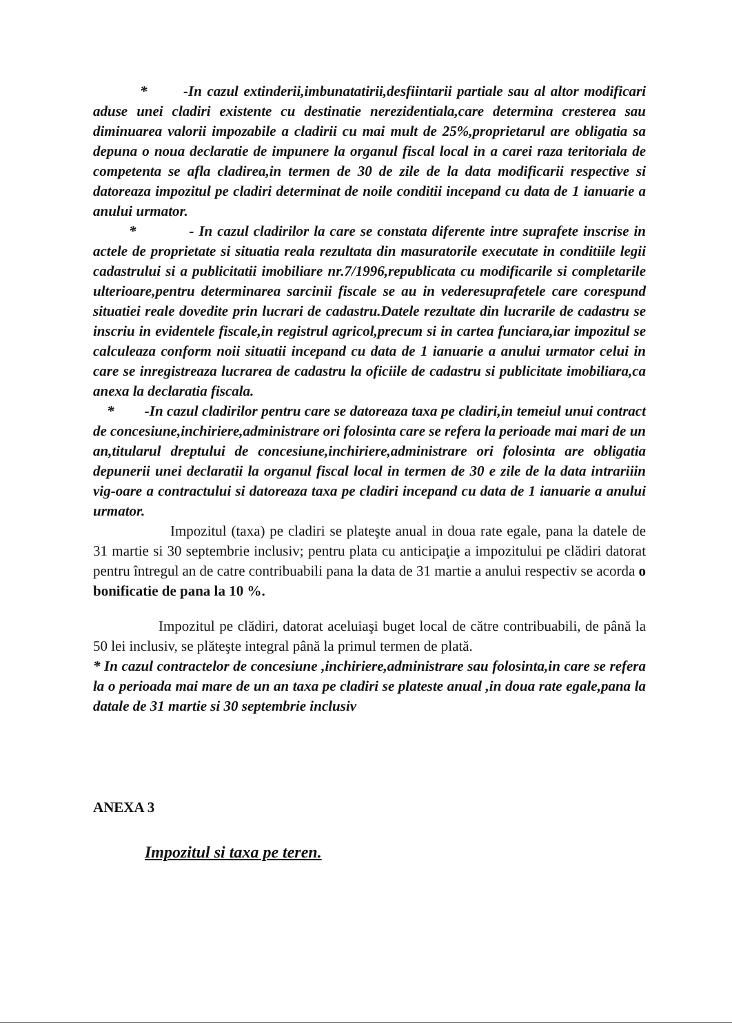* -In cazul extinderii,imbunatatirii,desfiintarii partiale sau al altor modificari aduse unei cladiri existente cu destinatie nerezidentiala,care determina cresterea sau diminuarea valorii impozabile a cladirii cu mai mult de 25%,proprietarul are obligatia sa depuna o noua declaratie de impunere la organul fiscal local in a carei raza teritoriala de competenta se afla cladirea,in termen de 30 de zile de la data modificarii respective si datoreaza impozitul pe cladiri determinat de noile conditii incepand cu data de 1 ianuarie a anului urmator.
* - In cazul cladirilor la care se constata diferente intre suprafete inscrise in actele de proprietate si situatia reala rezultata din masuratorile executate in conditiile legii cadastrului si a publicitatii imobiliare nr.7/1996,republicata cu modificarile si completarile ulterioare,pentru determinarea sarcinii fiscale se au in vederesuprafetele care corespund situatiei reale dovedite prin lucrari de cadastru.Datele rezultate din lucrarile de cadastru se inscriu in evidentele fiscale,in registrul agricol,precum si in cartea funciara,iar impozitul se calculeaza conform noii situatii incepand cu data de 1 ianuarie a anului urmator celui in care se inregistreaza lucrarea de cadastru la oficiile de cadastru si publicitate imobiliara,ca anexa la declaratia fiscala.
* -In cazul cladirilor pentru care se datoreaza taxa pe cladiri,in temeiul unui contract de concesiune,inchiriere,administrare ori folosinta care se refera la perioade mai mari de un an,titularul dreptului de concesiune,inchiriere,administrare ori folosinta are obligatia depunerii unei declaratii la organul fiscal local in termen de 30 e zile de la data intrariiin vig-oare a contractului si datoreaza taxa pe cladiri incepand cu data de 1 ianuarie a anului urmator.
Impozitul (taxa) pe cladiri se plateşte anual in doua rate egale, pana la datele de 31 martie si 30 septembrie inclusiv; pentru plata cu anticipaţie a impozitului pe clădiri datorat pentru întregul an de catre contribuabili pana la data de 31 martie a anului respectiv se acorda o bonificatie de pana la 10 %.
Impozitul pe clădiri, datorat aceluiaşi buget local de către contribuabili, de până la 50 lei inclusiv, se plăteşte integral până la primul termen de plată.
* In cazul contractelor de concesiune ,inchiriere,administrare sau folosinta,in care se refera la o perioada mai mare de un an taxa pe cladiri se plateste anual ,in doua rate egale,pana la datale de 31 martie si 30 septembrie inclusiv
ANEXA 3
Impozitul si taxa pe teren.